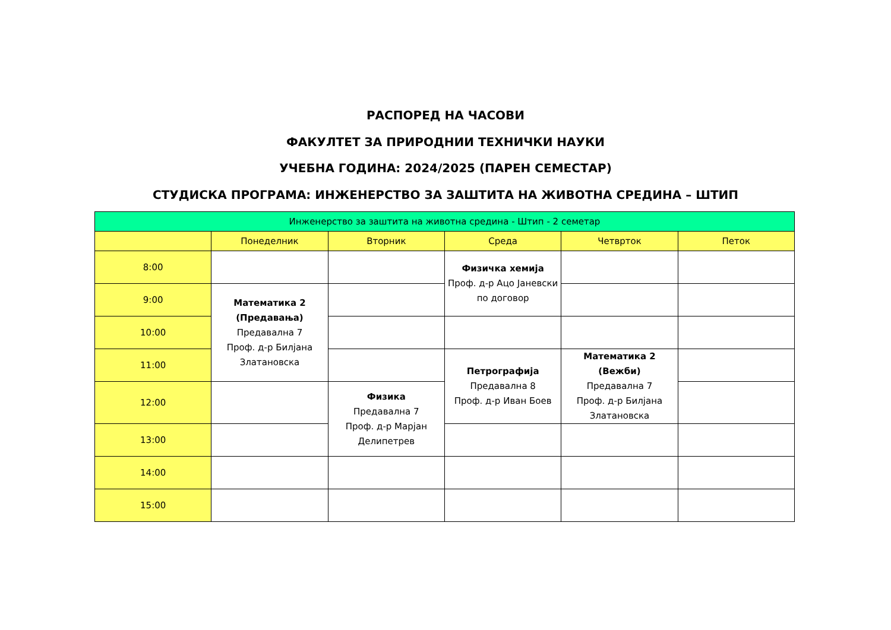РАСПОРЕД НА ЧАСОВИ
ФАКУЛТЕТ ЗА ПРИРОДНИИ ТЕХНИЧКИ НАУКИ
УЧЕБНА ГОДИНА: 2024/2025 (ПАРЕН СЕМЕСТАР)
СТУДИСКА ПРОГРАМА: ИНЖЕНЕРСТВО ЗА ЗАШТИТА НА ЖИВОТНА СРЕДИНА – ШТИП
| Инженерство за заштита на животна средина - Штип - 2 семетар | | | | | |
| --- | --- | --- | --- | --- | --- |
| | Понеделник | Вторник | Среда | Четврток | Петок |
| 8:00 | | | Физичка хемија Проф. д-р Ацо Јаневски по договор | | |
| 9:00 | Математика 2 (Предавања) Предавална 7 Проф. д-р Билјана Златановска | | | | |
| 10:00 | | | | | |
| 11:00 | | | Петрографија Предавална 8 Проф. д-р Иван Боев | Математика 2 (Вежби) Предавална 7 Проф. д-р Билјана Златановска | |
| 12:00 | | Физика Предавална 7 Проф. д-р Марјан Делипетрев | | | |
| 13:00 | | | | | |
| 14:00 | | | | | |
| 15:00 | | | | | |